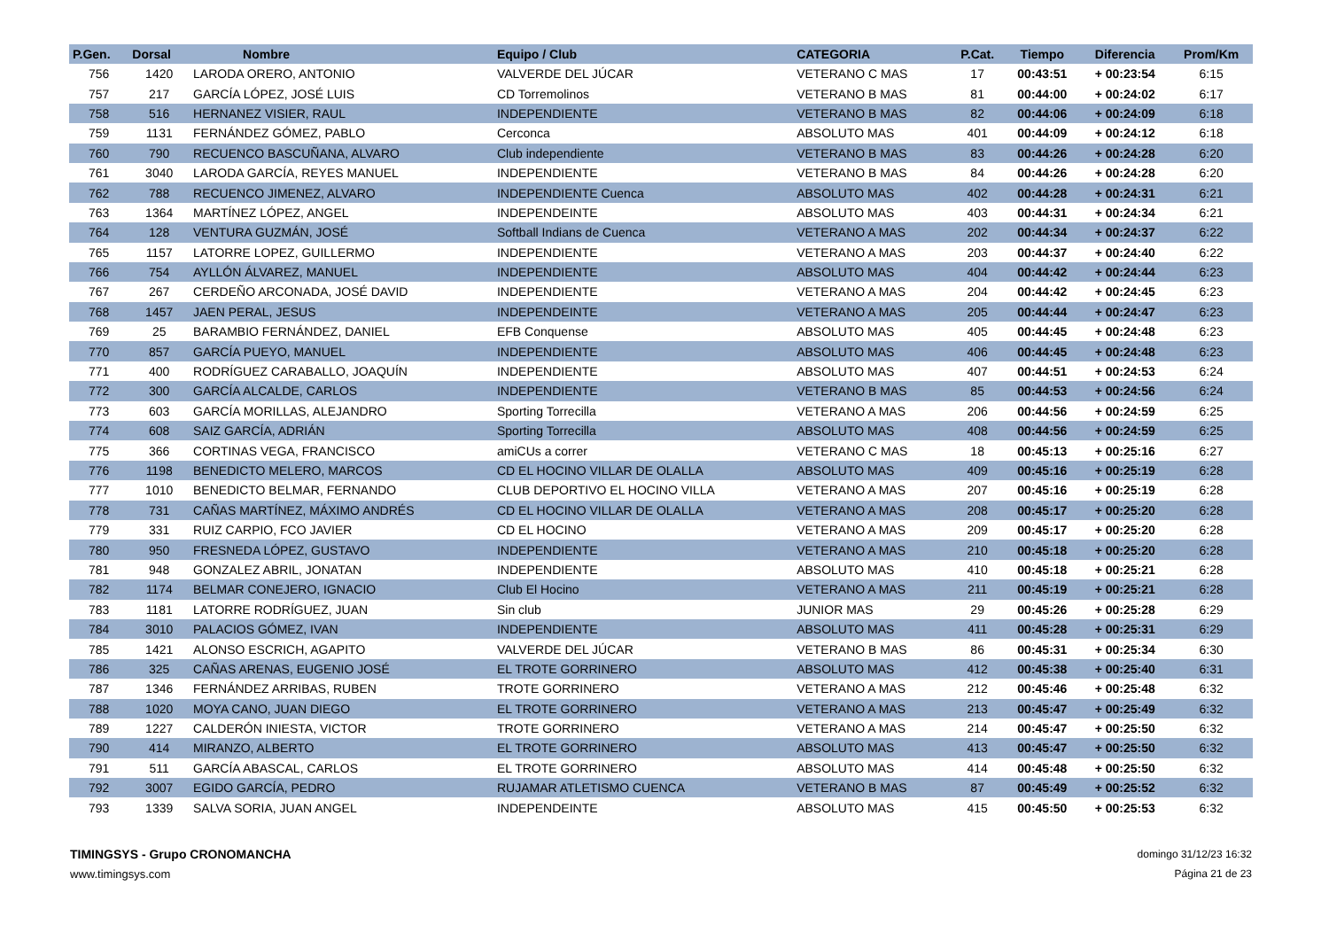| P.Gen. | Dorsal | Nombre | Equipo / Club | CATEGORIA | P.Cat. | Tiempo | Diferencia | Prom/Km |
| --- | --- | --- | --- | --- | --- | --- | --- | --- |
| 756 | 1420 | LARODA ORERO, ANTONIO | VALVERDE DEL JÚCAR | VETERANO C MAS | 17 | 00:43:51 | + 00:23:54 | 6:15 |
| 757 | 217 | GARCÍA LÓPEZ, JOSÉ LUIS | CD Torremolinos | VETERANO B MAS | 81 | 00:44:00 | + 00:24:02 | 6:17 |
| 758 | 516 | HERNANEZ VISIER, RAUL | INDEPENDIENTE | VETERANO B MAS | 82 | 00:44:06 | + 00:24:09 | 6:18 |
| 759 | 1131 | FERNÁNDEZ GÓMEZ, PABLO | Cerconca | ABSOLUTO MAS | 401 | 00:44:09 | + 00:24:12 | 6:18 |
| 760 | 790 | RECUENCO BASCUÑANA, ALVARO | Club independiente | VETERANO B MAS | 83 | 00:44:26 | + 00:24:28 | 6:20 |
| 761 | 3040 | LARODA GARCÍA, REYES MANUEL | INDEPENDIENTE | VETERANO B MAS | 84 | 00:44:26 | + 00:24:28 | 6:20 |
| 762 | 788 | RECUENCO JIMENEZ, ALVARO | INDEPENDIENTE Cuenca | ABSOLUTO MAS | 402 | 00:44:28 | + 00:24:31 | 6:21 |
| 763 | 1364 | MARTÍNEZ LÓPEZ, ANGEL | INDEPENDEINTE | ABSOLUTO MAS | 403 | 00:44:31 | + 00:24:34 | 6:21 |
| 764 | 128 | VENTURA GUZMÁN, JOSÉ | Softball Indians de Cuenca | VETERANO A MAS | 202 | 00:44:34 | + 00:24:37 | 6:22 |
| 765 | 1157 | LATORRE LOPEZ, GUILLERMO | INDEPENDIENTE | VETERANO A MAS | 203 | 00:44:37 | + 00:24:40 | 6:22 |
| 766 | 754 | AYLLÓN ÁLVAREZ, MANUEL | INDEPENDIENTE | ABSOLUTO MAS | 404 | 00:44:42 | + 00:24:44 | 6:23 |
| 767 | 267 | CERDEÑO ARCONADA, JOSÉ DAVID | INDEPENDIENTE | VETERANO A MAS | 204 | 00:44:42 | + 00:24:45 | 6:23 |
| 768 | 1457 | JAEN PERAL, JESUS | INDEPENDEINTE | VETERANO A MAS | 205 | 00:44:44 | + 00:24:47 | 6:23 |
| 769 | 25 | BARAMBIO FERNÁNDEZ, DANIEL | EFB Conquense | ABSOLUTO MAS | 405 | 00:44:45 | + 00:24:48 | 6:23 |
| 770 | 857 | GARCÍA PUEYO, MANUEL | INDEPENDIENTE | ABSOLUTO MAS | 406 | 00:44:45 | + 00:24:48 | 6:23 |
| 771 | 400 | RODRÍGUEZ CARABALLO, JOAQUÍN | INDEPENDIENTE | ABSOLUTO MAS | 407 | 00:44:51 | + 00:24:53 | 6:24 |
| 772 | 300 | GARCÍA ALCALDE, CARLOS | INDEPENDIENTE | VETERANO B MAS | 85 | 00:44:53 | + 00:24:56 | 6:24 |
| 773 | 603 | GARCÍA MORILLAS, ALEJANDRO | Sporting Torrecilla | VETERANO A MAS | 206 | 00:44:56 | + 00:24:59 | 6:25 |
| 774 | 608 | SAIZ GARCÍA, ADRIÁN | Sporting Torrecilla | ABSOLUTO MAS | 408 | 00:44:56 | + 00:24:59 | 6:25 |
| 775 | 366 | CORTINAS VEGA, FRANCISCO | amiCUs a correr | VETERANO C MAS | 18 | 00:45:13 | + 00:25:16 | 6:27 |
| 776 | 1198 | BENEDICTO MELERO, MARCOS | CD EL HOCINO VILLAR DE OLALLA | ABSOLUTO MAS | 409 | 00:45:16 | + 00:25:19 | 6:28 |
| 777 | 1010 | BENEDICTO BELMAR, FERNANDO | CLUB DEPORTIVO EL HOCINO VILLA | VETERANO A MAS | 207 | 00:45:16 | + 00:25:19 | 6:28 |
| 778 | 731 | CAÑAS MARTÍNEZ, MÁXIMO ANDRÉS | CD EL HOCINO VILLAR DE OLALLA | VETERANO A MAS | 208 | 00:45:17 | + 00:25:20 | 6:28 |
| 779 | 331 | RUIZ CARPIO, FCO JAVIER | CD EL HOCINO | VETERANO A MAS | 209 | 00:45:17 | + 00:25:20 | 6:28 |
| 780 | 950 | FRESNEDA LÓPEZ, GUSTAVO | INDEPENDIENTE | VETERANO A MAS | 210 | 00:45:18 | + 00:25:20 | 6:28 |
| 781 | 948 | GONZALEZ ABRIL, JONATAN | INDEPENDIENTE | ABSOLUTO MAS | 410 | 00:45:18 | + 00:25:21 | 6:28 |
| 782 | 1174 | BELMAR CONEJERO, IGNACIO | Club El Hocino | VETERANO A MAS | 211 | 00:45:19 | + 00:25:21 | 6:28 |
| 783 | 1181 | LATORRE RODRÍGUEZ, JUAN | Sin club | JUNIOR MAS | 29 | 00:45:26 | + 00:25:28 | 6:29 |
| 784 | 3010 | PALACIOS GÓMEZ, IVAN | INDEPENDIENTE | ABSOLUTO MAS | 411 | 00:45:28 | + 00:25:31 | 6:29 |
| 785 | 1421 | ALONSO ESCRICH, AGAPITO | VALVERDE DEL JÚCAR | VETERANO B MAS | 86 | 00:45:31 | + 00:25:34 | 6:30 |
| 786 | 325 | CAÑAS ARENAS, EUGENIO JOSÉ | EL TROTE GORRINERO | ABSOLUTO MAS | 412 | 00:45:38 | + 00:25:40 | 6:31 |
| 787 | 1346 | FERNÁNDEZ ARRIBAS, RUBEN | TROTE GORRINERO | VETERANO A MAS | 212 | 00:45:46 | + 00:25:48 | 6:32 |
| 788 | 1020 | MOYA CANO, JUAN DIEGO | EL TROTE GORRINERO | VETERANO A MAS | 213 | 00:45:47 | + 00:25:49 | 6:32 |
| 789 | 1227 | CALDERÓN INIESTA, VICTOR | TROTE GORRINERO | VETERANO A MAS | 214 | 00:45:47 | + 00:25:50 | 6:32 |
| 790 | 414 | MIRANZO, ALBERTO | EL TROTE GORRINERO | ABSOLUTO MAS | 413 | 00:45:47 | + 00:25:50 | 6:32 |
| 791 | 511 | GARCÍA ABASCAL, CARLOS | EL TROTE GORRINERO | ABSOLUTO MAS | 414 | 00:45:48 | + 00:25:50 | 6:32 |
| 792 | 3007 | EGIDO GARCÍA, PEDRO | RUJAMAR ATLETISMO CUENCA | VETERANO B MAS | 87 | 00:45:49 | + 00:25:52 | 6:32 |
| 793 | 1339 | SALVA SORIA, JUAN ANGEL | INDEPENDEINTE | ABSOLUTO MAS | 415 | 00:45:50 | + 00:25:53 | 6:32 |
TIMINGSYS - Grupo CRONOMANCHA
www.timingsys.com
domingo 31/12/23 16:32
Página 21 de 23